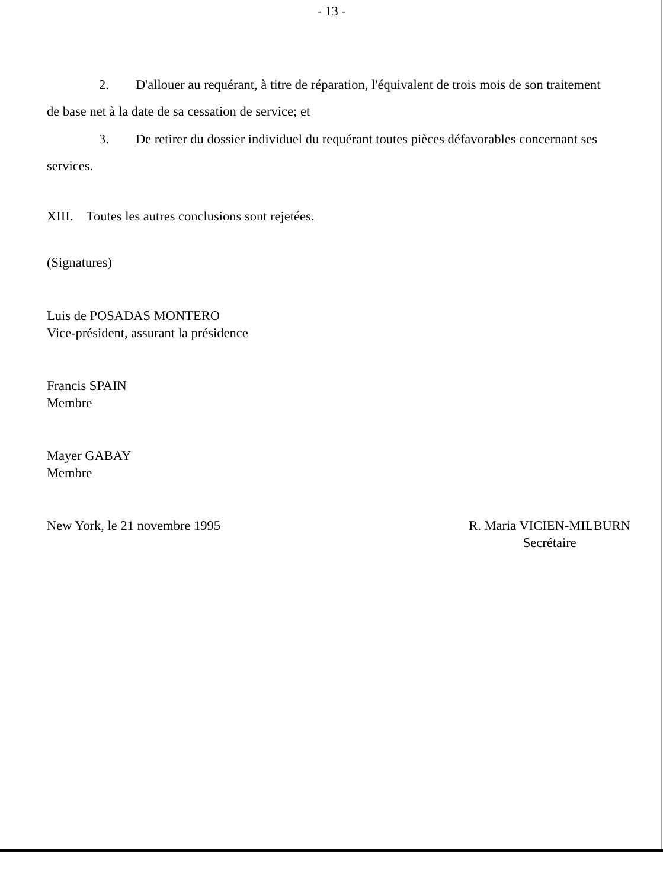- 13 -
2. D'allouer au requérant, à titre de réparation, l'équivalent de trois mois de son traitement de base net à la date de sa cessation de service; et
3. De retirer du dossier individuel du requérant toutes pièces défavorables concernant ses services.
XIII. Toutes les autres conclusions sont rejetées.
(Signatures)
Luis de POSADAS MONTERO
Vice-président, assurant la présidence
Francis SPAIN
Membre
Mayer GABAY
Membre
New York, le 21 novembre 1995 R. Maria VICIEN-MILBURN
Secrétaire